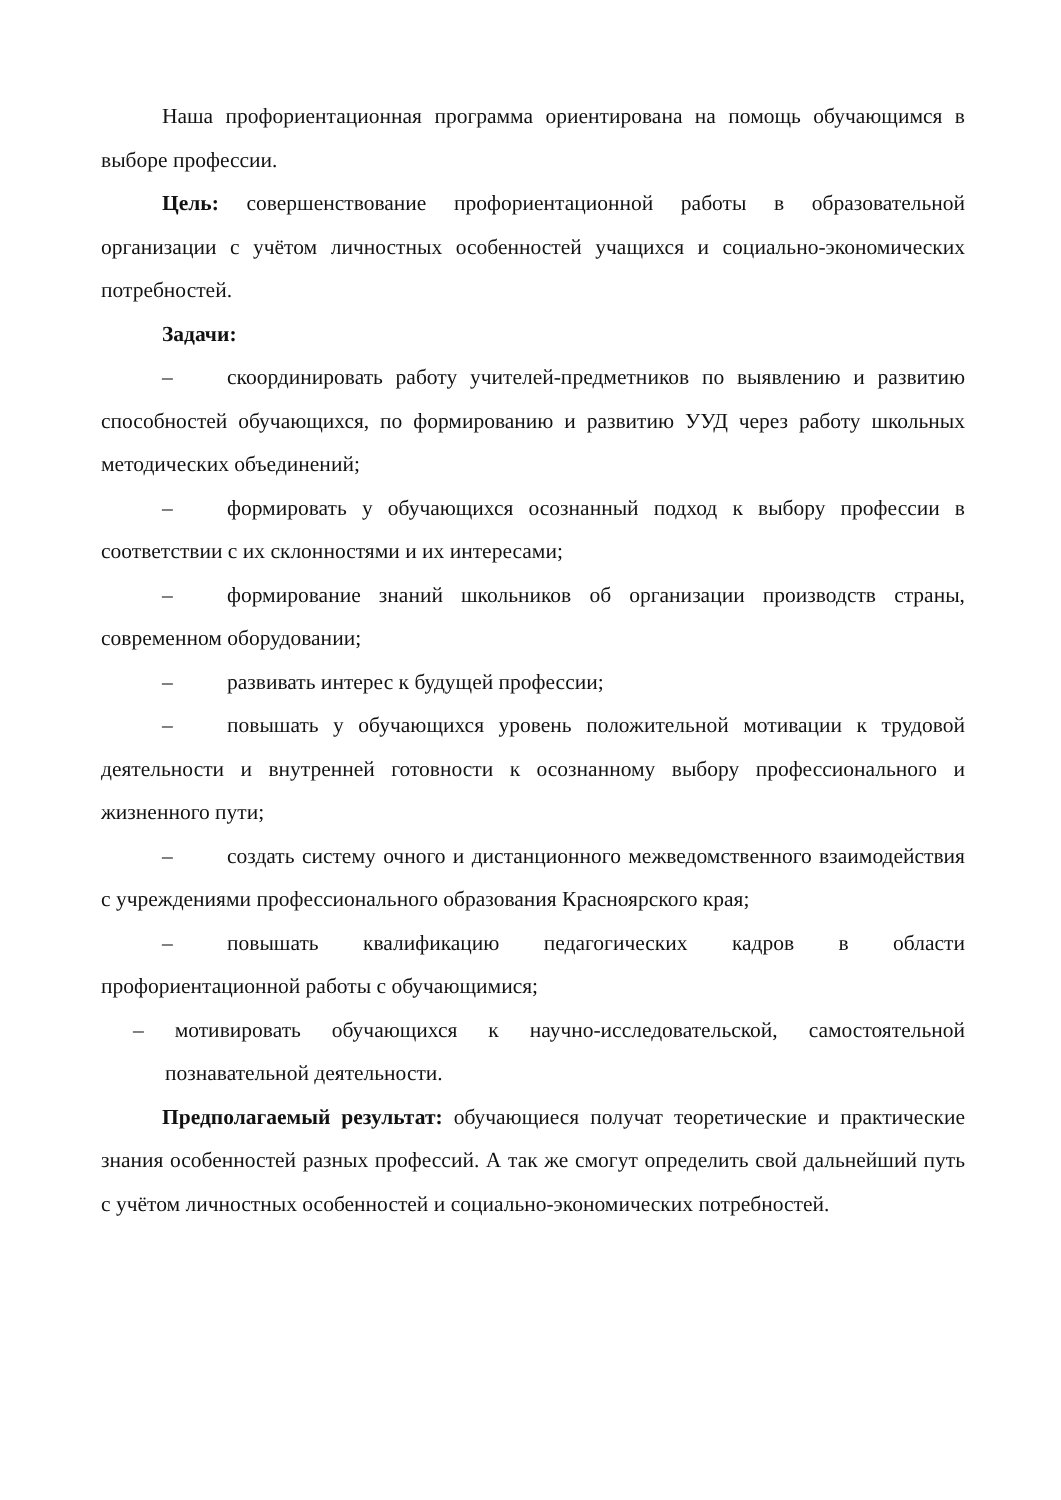Наша профориентационная программа ориентирована на помощь обучающимся в выборе профессии.
Цель: совершенствование профориентационной работы в образовательной организации с учётом личностных особенностей учащихся и социально-экономических потребностей.
Задачи:
– скоординировать работу учителей-предметников по выявлению и развитию способностей обучающихся, по формированию и развитию УУД через работу школьных методических объединений;
– формировать у обучающихся осознанный подход к выбору профессии в соответствии с их склонностями и их интересами;
– формирование знаний школьников об организации производств страны, современном оборудовании;
– развивать интерес к будущей профессии;
– повышать у обучающихся уровень положительной мотивации к трудовой деятельности и внутренней готовности к осознанному выбору профессионального и жизненного пути;
– создать систему очного и дистанционного межведомственного взаимодействия с учреждениями профессионального образования Красноярского края;
– повышать квалификацию педагогических кадров в области профориентационной работы с обучающимися;
– мотивировать обучающихся к научно-исследовательской, самостоятельной познавательной деятельности.
Предполагаемый результат: обучающиеся получат теоретические и практические знания особенностей разных профессий. А так же смогут определить свой дальнейший путь с учётом личностных особенностей и социально-экономических потребностей.